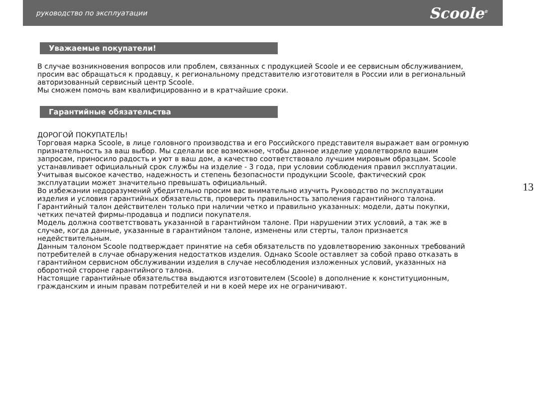руководство по эксплуатации Scoole<sup>®</sup>
Уважаемые покупатели!
В случае возникновения вопросов или проблем, связанных с продукцией Scoole и ее сервисным обслуживанием, просим вас обращаться к продавцу, к региональному представителю изготовителя в России или в региональный авторизованный сервисный центр Scoole.
Мы сможем помочь вам квалифицированно и в кратчайшие сроки.
Гарантийные обязательства
ДОРОГОЙ ПОКУПАТЕЛЬ!
Торговая марка Scoole, в лице головного производства и его Российского представителя выражает вам огромную признательность за ваш выбор. Мы сделали все возможное, чтобы данное изделие удовлетворяло вашим запросам, приносило радость и уют в ваш дом, а качество соответствовало лучшим мировым образцам. Scoole устанавливает официальный срок службы на изделие - 3 года, при условии соблюдения правил эксплуатации. Учитывая высокое качество, надежность и степень безопасности продукции Scoole, фактический срок эксплуатации может значительно превышать официальный.
Во избежании недоразумений убедительно просим вас внимательно изучить Руководство по эксплуатации изделия и условия гарантийных обязательств, проверить правильность заполения гарантийного талона. Гарантийный талон действителен только при наличии четко и правильно указанных: модели, даты покупки, четких печатей фирмы-продавца и подписи покупателя.
Модель должна соответствовать указанной в гарантийном талоне. При нарушении этих условий, а так же в случае, когда данные, указанные в гарантийном талоне, изменены или стерты, талон признается недействительным.
Данным талоном Scoole подтверждает принятие на себя обязательств по удовлетворению законных требований потребителей в случае обнаружения недостатков изделия. Однако Scoole оставляет за собой право отказать в гарантийном сервисном обслуживании изделия в случае несоблюдения изложенных условий, указанных на оборотной стороне гарантийного талона.
Настоящие гарантийные обязательства выдаются изготовителем (Scoole) в дополнение к конституционным, гражданским и иным правам потребителей и ни в коей мере их не ограничивают.
13